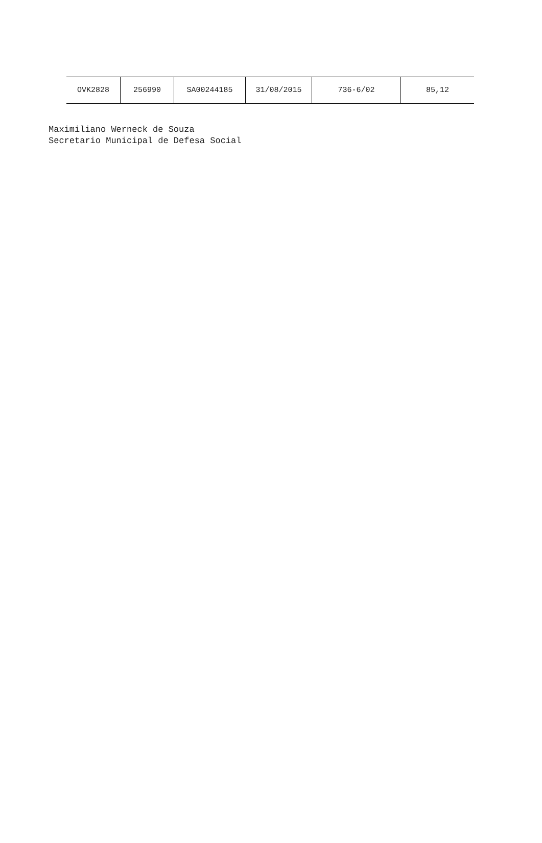| OVK2828 | 256990 | SA00244185 | 31/08/2015 | 736-6/02 | 85,12 |
Maximiliano Werneck de Souza
Secretario Municipal de Defesa Social